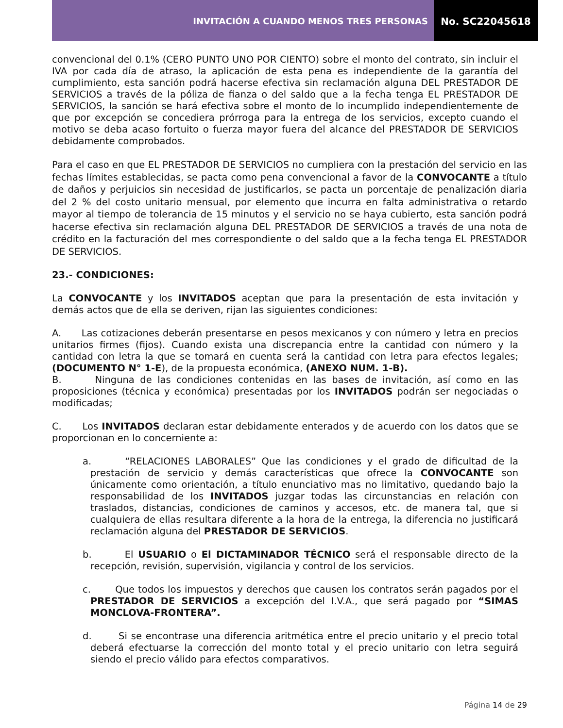INVITACIÓN A CUANDO MENOS TRES PERSONAS
No. SC22045618
convencional del 0.1% (CERO PUNTO UNO POR CIENTO) sobre el monto del contrato, sin incluir el IVA por cada día de atraso, la aplicación de esta pena es independiente de la garantía del cumplimiento, esta sanción podrá hacerse efectiva sin reclamación alguna DEL PRESTADOR DE SERVICIOS a través de la póliza de fianza o del saldo que a la fecha tenga EL PRESTADOR DE SERVICIOS, la sanción se hará efectiva sobre el monto de lo incumplido independientemente de que por excepción se concediera prórroga para la entrega de los servicios, excepto cuando el motivo se deba acaso fortuito o fuerza mayor fuera del alcance del PRESTADOR DE SERVICIOS debidamente comprobados.
Para el caso en que EL PRESTADOR DE SERVICIOS no cumpliera con la prestación del servicio en las fechas límites establecidas, se pacta como pena convencional a favor de la CONVOCANTE a título de daños y perjuicios sin necesidad de justificarlos, se pacta un porcentaje de penalización diaria del 2 % del costo unitario mensual, por elemento que incurra en falta administrativa o retardo mayor al tiempo de tolerancia de 15 minutos y el servicio no se haya cubierto, esta sanción podrá hacerse efectiva sin reclamación alguna DEL PRESTADOR DE SERVICIOS a través de una nota de crédito en la facturación del mes correspondiente o del saldo que a la fecha tenga EL PRESTADOR DE SERVICIOS.
23.- CONDICIONES:
La CONVOCANTE y los INVITADOS aceptan que para la presentación de esta invitación y demás actos que de ella se deriven, rijan las siguientes condiciones:
A. Las cotizaciones deberán presentarse en pesos mexicanos y con número y letra en precios unitarios firmes (fijos). Cuando exista una discrepancia entre la cantidad con número y la cantidad con letra la que se tomará en cuenta será la cantidad con letra para efectos legales; (DOCUMENTO N° 1-E), de la propuesta económica, (ANEXO NUM. 1-B).
B. Ninguna de las condiciones contenidas en las bases de invitación, así como en las proposiciones (técnica y económica) presentadas por los INVITADOS podrán ser negociadas o modificadas;
C. Los INVITADOS declaran estar debidamente enterados y de acuerdo con los datos que se proporcionan en lo concerniente a:
a. “RELACIONES LABORALES” Que las condiciones y el grado de dificultad de la prestación de servicio y demás características que ofrece la CONVOCANTE son únicamente como orientación, a título enunciativo mas no limitativo, quedando bajo la responsabilidad de los INVITADOS juzgar todas las circunstancias en relación con traslados, distancias, condiciones de caminos y accesos, etc. de manera tal, que si cualquiera de ellas resultara diferente a la hora de la entrega, la diferencia no justificará reclamación alguna del PRESTADOR DE SERVICIOS.
b. El USUARIO o El DICTAMINADOR TÉCNICO será el responsable directo de la recepción, revisión, supervisión, vigilancia y control de los servicios.
c. Que todos los impuestos y derechos que causen los contratos serán pagados por el PRESTADOR DE SERVICIOS a excepción del I.V.A., que será pagado por “SIMAS MONCLOVA-FRONTERA”.
d. Si se encontrase una diferencia aritmética entre el precio unitario y el precio total deberá efectuarse la corrección del monto total y el precio unitario con letra seguirá siendo el precio válido para efectos comparativos.
Página 14 de 29